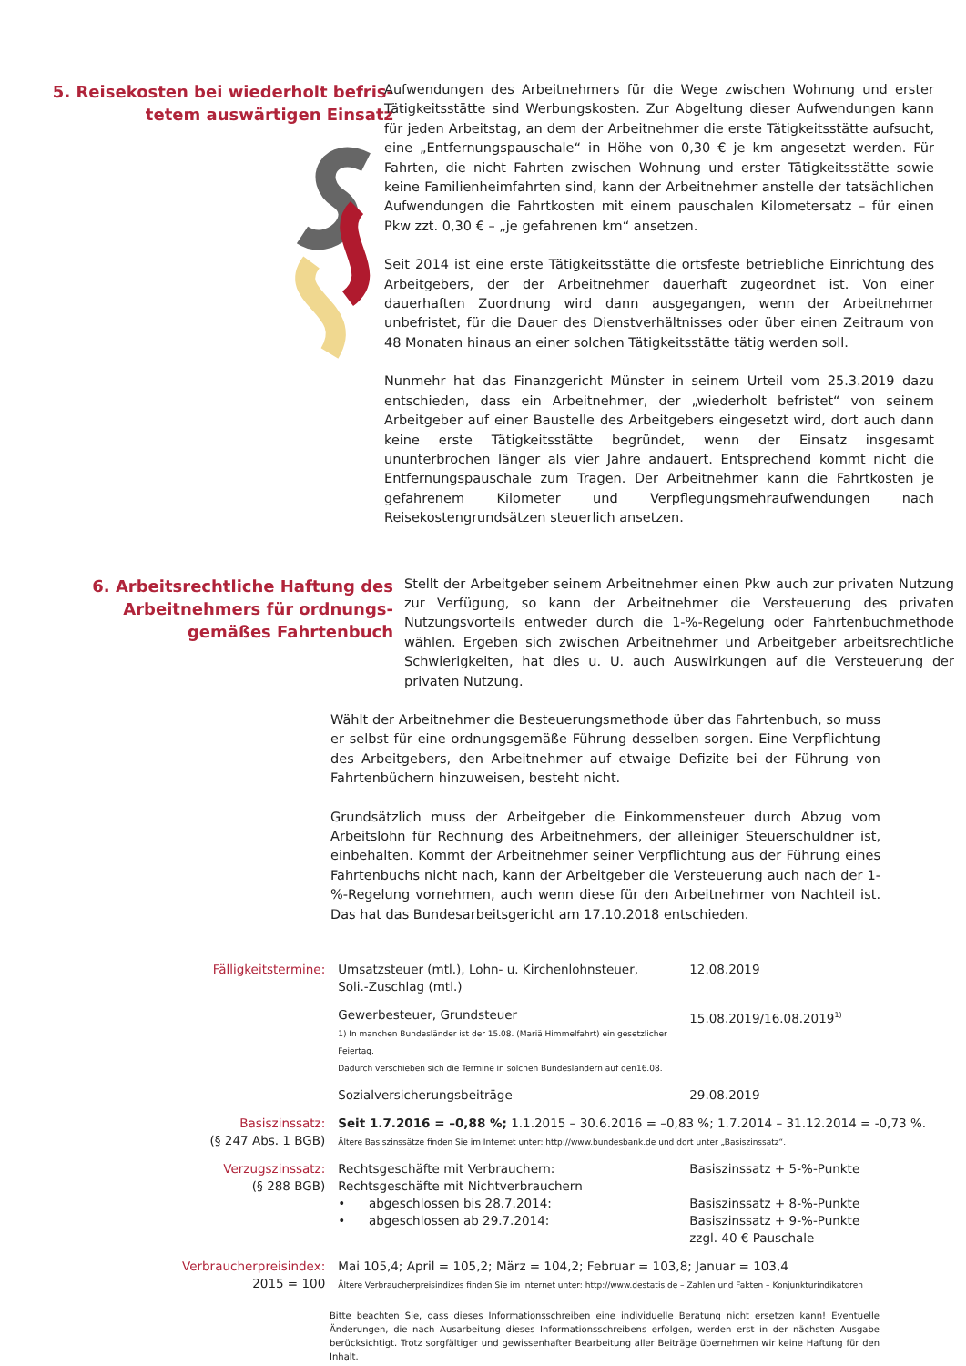5. Reisekosten bei wiederholt befris-
tetem auswärtigen Einsatz
Aufwendungen des Arbeitnehmers für die Wege zwischen Wohnung und erster Tätigkeitsstätte sind Werbungskosten. Zur Abgeltung dieser Aufwendungen kann für jeden Arbeitstag, an dem der Arbeitnehmer die erste Tätigkeitsstätte aufsucht, eine „Entfernungspauschale“ in Höhe von 0,30 € je km angesetzt werden. Für Fahrten, die nicht Fahrten zwischen Wohnung und erster Tätigkeitsstätte sowie keine Familienheimfahrten sind, kann der Arbeitnehmer anstelle der tatsächlichen Aufwendungen die Fahrtkosten mit einem pauschalen Kilometersatz – für einen Pkw zzt. 0,30 € – „je gefahrenen km“ ansetzen.
Seit 2014 ist eine erste Tätigkeitsstätte die ortsfeste betriebliche Einrichtung des Arbeitgebers, der der Arbeitnehmer dauerhaft zugeordnet ist. Von einer dauerhaften Zuordnung wird dann ausgegangen, wenn der Arbeitnehmer unbefristet, für die Dauer des Dienstverhältnisses oder über einen Zeitraum von 48 Monaten hinaus an einer solchen Tätigkeitsstätte tätig werden soll.
Nunmehr hat das Finanzgericht Münster in seinem Urteil vom 25.3.2019 dazu entschieden, dass ein Arbeitnehmer, der „wiederholt befristet“ von seinem Arbeitgeber auf einer Baustelle des Arbeitgebers eingesetzt wird, dort auch dann keine erste Tätigkeitsstätte begründet, wenn der Einsatz insgesamt ununterbrochen länger als vier Jahre andauert. Entsprechend kommt nicht die Entfernungspauschale zum Tragen. Der Arbeitnehmer kann die Fahrtkosten je gefahrenem Kilometer und Verpflegungsmehraufwendungen nach Reisekostengrundsätzen steuerlich ansetzen.
6. Arbeitsrechtliche Haftung des
Arbeitnehmers für ordnungs-
gemäßes Fahrtenbuch
Stellt der Arbeitgeber seinem Arbeitnehmer einen Pkw auch zur privaten Nutzung zur Verfügung, so kann der Arbeitnehmer die Versteuerung des privaten Nutzungsvorteils entweder durch die 1-%-Regelung oder Fahrtenbuchmethode wählen. Ergeben sich zwischen Arbeitnehmer und Arbeitgeber arbeitsrechtliche Schwierigkeiten, hat dies u. U. auch Auswirkungen auf die Versteuerung der privaten Nutzung.
Wählt der Arbeitnehmer die Besteuerungsmethode über das Fahrtenbuch, so muss er selbst für eine ordnungsgemäße Führung desselben sorgen. Eine Verpflichtung des Arbeitgebers, den Arbeitnehmer auf etwaige Defizite bei der Führung von Fahrtenbüchern hinzuweisen, besteht nicht.
Grundsätzlich muss der Arbeitgeber die Einkommensteuer durch Abzug vom Arbeitslohn für Rechnung des Arbeitnehmers, der alleiniger Steuerschuldner ist, einbehalten. Kommt der Arbeitnehmer seiner Verpflichtung aus der Führung eines Fahrtenbuchs nicht nach, kann der Arbeitgeber die Versteuerung auch nach der 1-%-Regelung vornehmen, auch wenn diese für den Arbeitnehmer von Nachteil ist. Das hat das Bundesarbeitsgericht am 17.10.2018 entschieden.
| Fälligkeitstermine: | Umsatzsteuer (mtl.), Lohn- u. Kirchenlohnsteuer, Soli.-Zuschlag (mtl.) | 12.08.2019 |
| | Gewerbesteuer, Grundsteuer 1) In manchen Bundesländer ist der 15.08. (Mariä Himmelfahrt) ein gesetzlicher Feiertag. Dadurch verschieben sich die Termine in solchen Bundesländern auf den16.08. | 15.08.2019/16.08.2019<sup>1)</sup> |
| | Sozialversicherungsbeiträge | 29.08.2019 |
| Basiszinssatz: (§ 247 Abs. 1 BGB) | Seit 1.7.2016 = –0,88 %; 1.1.2015 – 30.6.2016 = –0,83 %; 1.7.2014 – 31.12.2014 = -0,73 %. Ältere Basiszinssätze finden Sie im Internet unter: http://www.bundesbank.de und dort unter „Basiszinssatz“. | |
| Verzugszinssatz: (§ 288 BGB) | Rechtsgeschäfte mit Verbrauchern: Rechtsgeschäfte mit Nichtverbrauchern • abgeschlossen bis 28.7.2014: • abgeschlossen ab 29.7.2014: | Basiszinssatz + 5-%-Punkte Basiszinssatz + 8-%-Punkte Basiszinssatz + 9-%-Punkte zzgl. 40 € Pauschale |
| Verbraucherpreisindex: 2015 = 100 | Mai 105,4; April = 105,2; März = 104,2; Februar = 103,8; Januar = 103,4 Ältere Verbraucherpreisindizes finden Sie im Internet unter: http://www.destatis.de – Zahlen und Fakten – Konjunkturindikatoren | |
Bitte beachten Sie, dass dieses Informationsschreiben eine individuelle Beratung nicht ersetzen kann! Eventuelle Änderungen, die nach Ausarbeitung dieses Informationsschreibens erfolgen, werden erst in der nächsten Ausgabe berücksichtigt. Trotz sorgfältiger und gewissenhafter Bearbeitung aller Beiträge übernehmen wir keine Haftung für den Inhalt.